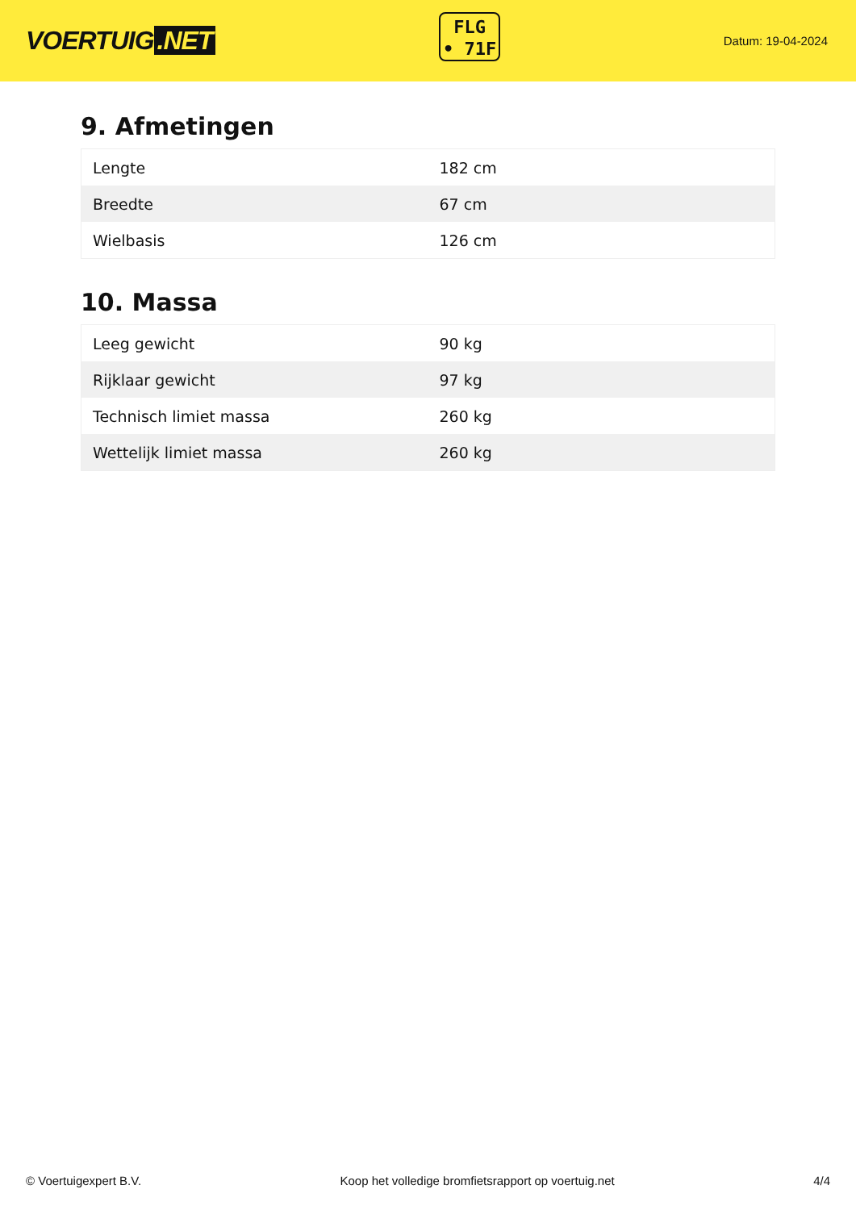VOERTUIG.NET
FLG
• 71F
Datum: 19-04-2024
9. Afmetingen
| Lengte | 182 cm |
| Breedte | 67 cm |
| Wielbasis | 126 cm |
10. Massa
| Leeg gewicht | 90 kg |
| Rijklaar gewicht | 97 kg |
| Technisch limiet massa | 260 kg |
| Wettelijk limiet massa | 260 kg |
© Voertuigexpert B.V. Koop het volledige bromfietsrapport op voertuig.net 4/4